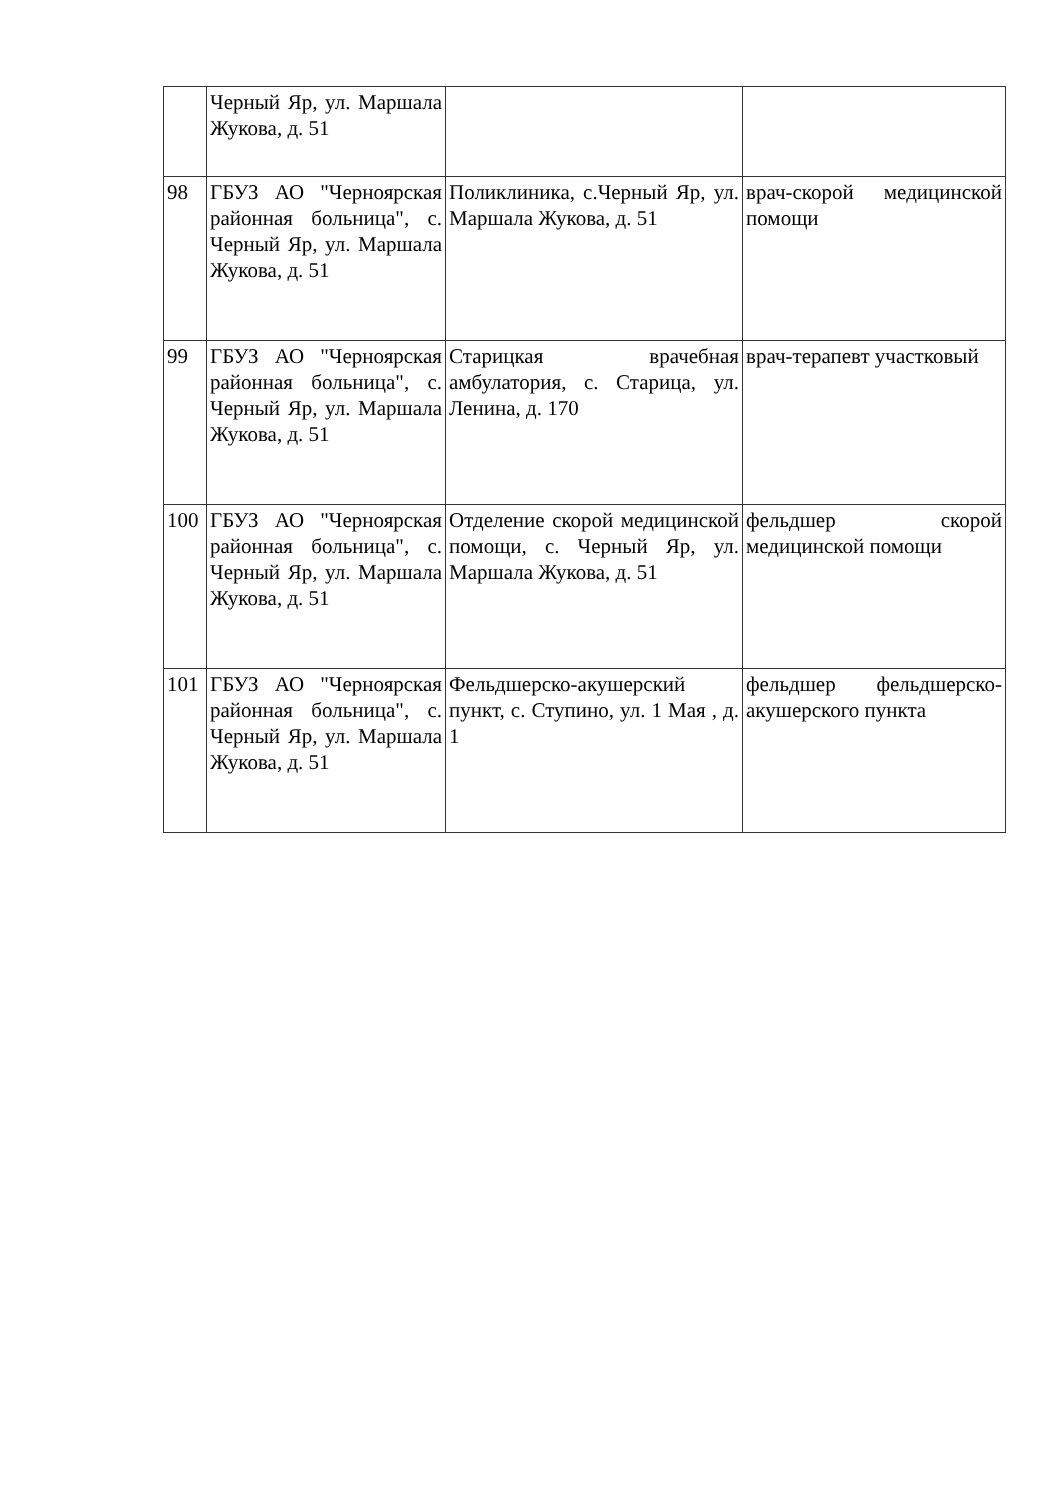| | Черный Яр, ул. Маршала Жукова, д. 51 | | |
| 98 | ГБУЗ АО "Черноярская районная больница", с. Черный Яр, ул. Маршала Жукова, д. 51 | Поликлиника, с.Черный Яр, ул. Маршала Жукова, д. 51 | врач-скорой медицинской помощи |
| 99 | ГБУЗ АО "Черноярская районная больница", с. Черный Яр, ул. Маршала Жукова, д. 51 | Старицкая врачебная амбулатория, с. Старица, ул. Ленина, д. 170 | врач-терапевт участковый |
| 100 | ГБУЗ АО "Черноярская районная больница", с. Черный Яр, ул. Маршала Жукова, д. 51 | Отделение скорой медицинской помощи, с. Черный Яр, ул. Маршала Жукова, д. 51 | фельдшер скорой медицинской помощи |
| 101 | ГБУЗ АО "Черноярская районная больница", с. Черный Яр, ул. Маршала Жукова, д. 51 | Фельдшерско-акушерский пункт, с. Ступино, ул. 1 Мая , д. 1 | фельдшер фельдшерско-акушерского пункта |